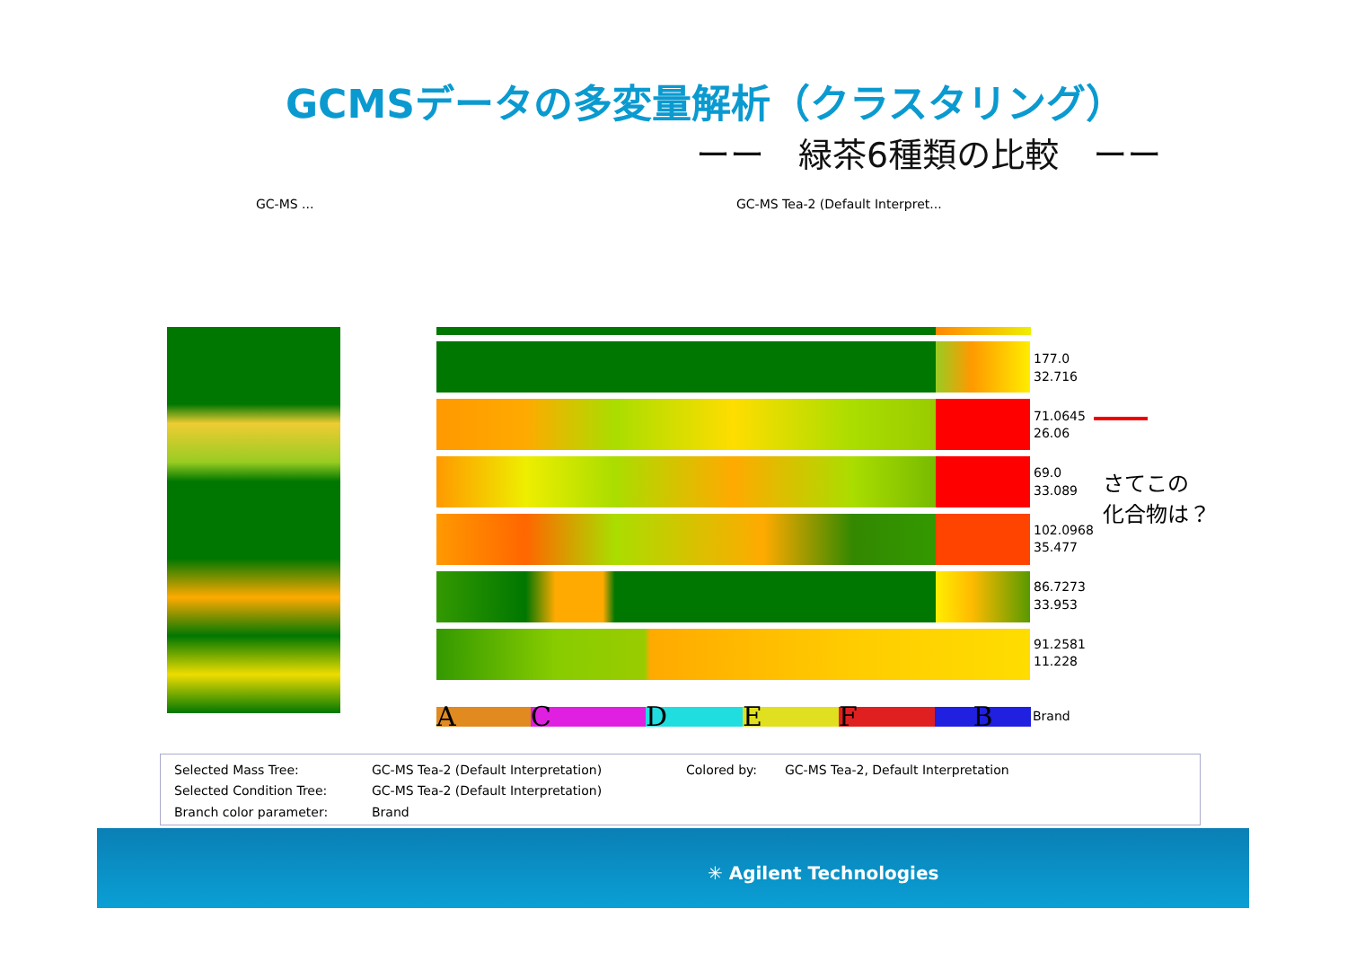GCMSデータの多変量解析（クラスタリング）
ーー　緑茶6種類の比較　ーー
GC-MS ...
GC-MS Tea-2 (Default Interpret...
177.0
32.716
71.0645
26.06
69.0
33.089
102.0968
35.477
86.7273
33.953
91.2581
11.228
さてこの
化合物は？
A C D E F B Brand
Selected Mass Tree:
GC-MS Tea-2 (Default Interpretation)
Colored by:
GC-MS Tea-2, Default Interpretation
Selected Condition Tree:
GC-MS Tea-2 (Default Interpretation)
Branch color parameter:
Brand
✳ Agilent Technologies